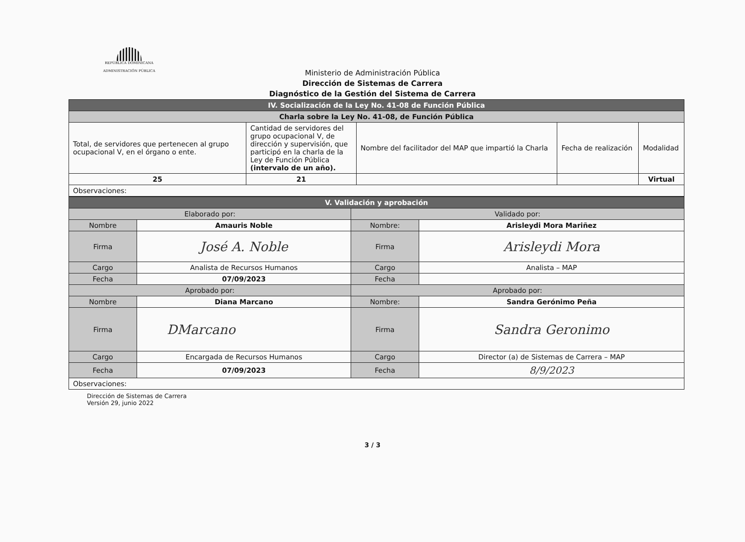REPÚBLICA DOMINICANA
ADMINISTRACIÓN PÚBLICA
Ministerio de Administración Pública
Dirección de Sistemas de Carrera
Diagnóstico de la Gestión del Sistema de Carrera
| IV. Socialización de la Ley No. 41-08 de Función Pública | | | | |
| Charla sobre la Ley No. 41-08, de Función Pública | | | | |
| Total, de servidores que pertenecen al grupo ocupacional V, en el órgano o ente. | Cantidad de servidores del grupo ocupacional V, de dirección y supervisión, que participó en la charla de la Ley de Función Pública (intervalo de un año). | Nombre del facilitador del MAP que impartió la Charla | Fecha de realización | Modalidad |
| 25 | 21 | | | Virtual |
| Observaciones: | | | | |
| V. Validación y aprobación | | | |
| Elaborado por: | | Validado por: | |
| Nombre | Amauris Noble | Nombre: | Arisleydi Mora Mariñez |
| Firma | José A. Noble | Firma | Arisleydi Mora |
| Cargo | Analista de Recursos Humanos | Cargo | Analista – MAP |
| Fecha | 07/09/2023 | Fecha | |
| Aprobado por: | | Aprobado por: | |
| Nombre | Diana Marcano | Nombre: | Sandra Gerónimo Peña |
| Firma | DMarcano | Firma | Sandra Geronimo |
| Cargo | Encargada de Recursos Humanos | Cargo | Director (a) de Sistemas de Carrera – MAP |
| Fecha | 07/09/2023 | Fecha | 8/9/2023 |
| Observaciones: | | | |
Dirección de Sistemas de Carrera
Versión 29, junio 2022
3 / 3